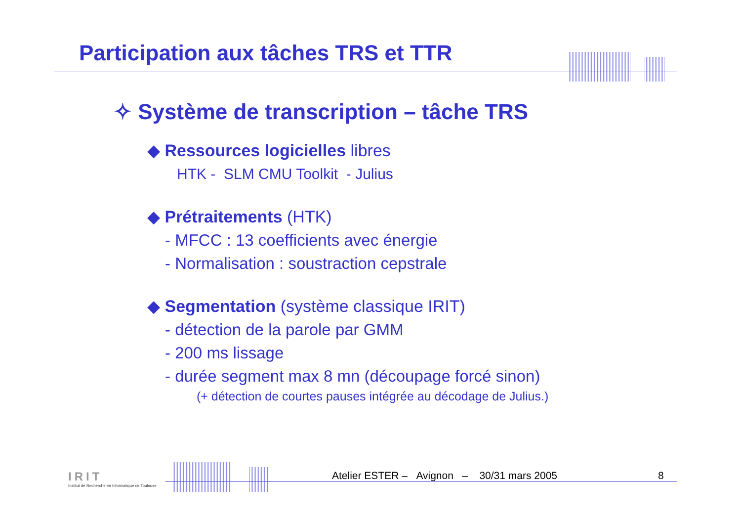Participation aux tâches TRS et TTR
✧ Système de transcription – tâche TRS
◆ Ressources logicielles libres
HTK - SLM CMU Toolkit - Julius
◆ Prétraitements (HTK)
- MFCC : 13 coefficients avec énergie
- Normalisation : soustraction cepstrale
◆ Segmentation (système classique IRIT)
- détection de la parole par GMM
- 200 ms lissage
- durée segment max 8 mn (découpage forcé sinon)
(+ détection de courtes pauses intégrée au décodage de Julius.)
IRIT
Institut de Recherche en Informatique de Toulouse
Atelier ESTER – Avignon – 30/31 mars 2005
8